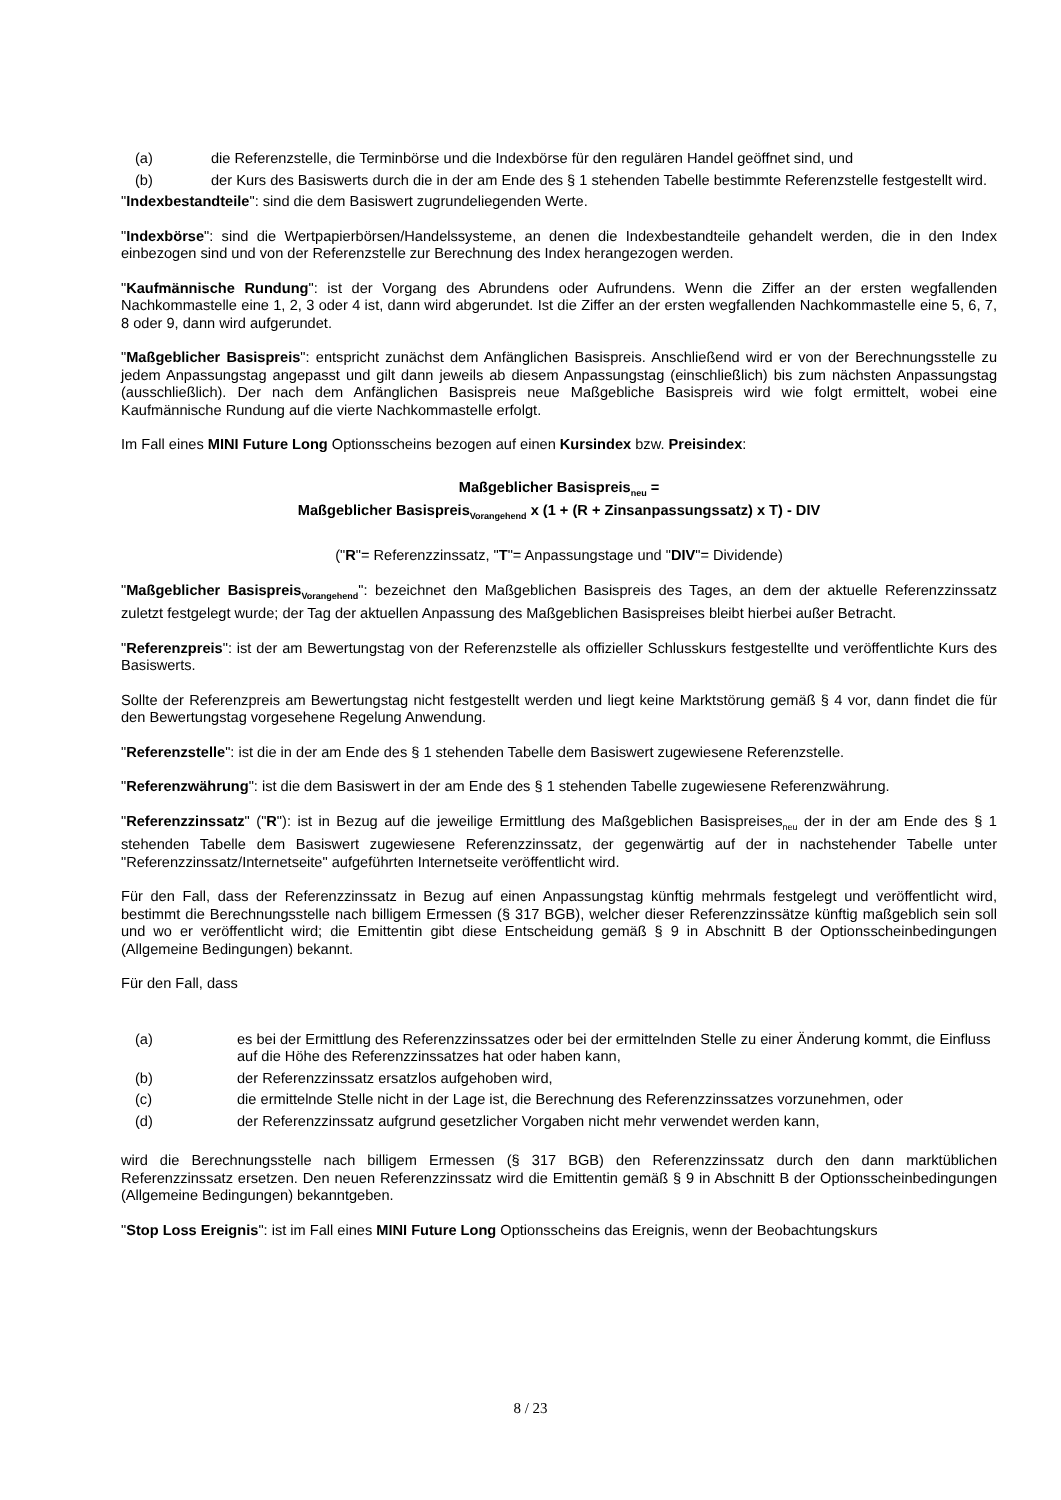(a) die Referenzstelle, die Terminbörse und die Indexbörse für den regulären Handel geöffnet sind, und
(b) der Kurs des Basiswerts durch die in der am Ende des § 1 stehenden Tabelle bestimmte Referenzstelle festgestellt wird.
"Indexbestandteile": sind die dem Basiswert zugrundeliegenden Werte.
"Indexbörse": sind die Wertpapierbörsen/Handelssysteme, an denen die Indexbestandteile gehandelt werden, die in den Index einbezogen sind und von der Referenzstelle zur Berechnung des Index herangezogen werden.
"Kaufmännische Rundung": ist der Vorgang des Abrundens oder Aufrundens. Wenn die Ziffer an der ersten wegfallenden Nachkommastelle eine 1, 2, 3 oder 4 ist, dann wird abgerundet. Ist die Ziffer an der ersten wegfallenden Nachkommastelle eine 5, 6, 7, 8 oder 9, dann wird aufgerundet.
"Maßgeblicher Basispreis": entspricht zunächst dem Anfänglichen Basispreis. Anschließend wird er von der Berechnungsstelle zu jedem Anpassungstag angepasst und gilt dann jeweils ab diesem Anpassungstag (einschließlich) bis zum nächsten Anpassungstag (ausschließlich). Der nach dem Anfänglichen Basispreis neue Maßgebliche Basispreis wird wie folgt ermittelt, wobei eine Kaufmännische Rundung auf die vierte Nachkommastelle erfolgt.
Im Fall eines MINI Future Long Optionsscheins bezogen auf einen Kursindex bzw. Preisindex:
Maßgeblicher Basispreis<sub>neu</sub> =
Maßgeblicher Basispreis<sub>Vorangehend</sub> x (1 + (R + Zinsanpassungssatz) x T) - DIV
("R"= Referenzzinssatz, "T"= Anpassungstage und "DIV"= Dividende)
"Maßgeblicher Basispreis<sub>Vorangehend</sub>": bezeichnet den Maßgeblichen Basispreis des Tages, an dem der aktuelle Referenzzinssatz zuletzt festgelegt wurde; der Tag der aktuellen Anpassung des Maßgeblichen Basispreises bleibt hierbei außer Betracht.
"Referenzpreis": ist der am Bewertungstag von der Referenzstelle als offizieller Schlusskurs festgestellte und veröffentlichte Kurs des Basiswerts.
Sollte der Referenzpreis am Bewertungstag nicht festgestellt werden und liegt keine Marktstörung gemäß § 4 vor, dann findet die für den Bewertungstag vorgesehene Regelung Anwendung.
"Referenzstelle": ist die in der am Ende des § 1 stehenden Tabelle dem Basiswert zugewiesene Referenzstelle.
"Referenzwährung": ist die dem Basiswert in der am Ende des § 1 stehenden Tabelle zugewiesene Referenzwährung.
"Referenzzinssatz" ("R"): ist in Bezug auf die jeweilige Ermittlung des Maßgeblichen Basispreises<sub>neu</sub> der in der am Ende des § 1 stehenden Tabelle dem Basiswert zugewiesene Referenzzinssatz, der gegenwärtig auf der in nachstehender Tabelle unter "Referenzzinssatz/Internetseite" aufgeführten Internetseite veröffentlicht wird.
Für den Fall, dass der Referenzzinssatz in Bezug auf einen Anpassungstag künftig mehrmals festgelegt und veröffentlicht wird, bestimmt die Berechnungsstelle nach billigem Ermessen (§ 317 BGB), welcher dieser Referenzzinssätze künftig maßgeblich sein soll und wo er veröffentlicht wird; die Emittentin gibt diese Entscheidung gemäß § 9 in Abschnitt B der Optionsscheinbedingungen (Allgemeine Bedingungen) bekannt.
Für den Fall, dass
(a) es bei der Ermittlung des Referenzzinssatzes oder bei der ermittelnden Stelle zu einer Änderung kommt, die Einfluss auf die Höhe des Referenzzinssatzes hat oder haben kann,
(b) der Referenzzinssatz ersatzlos aufgehoben wird,
(c) die ermittelnde Stelle nicht in der Lage ist, die Berechnung des Referenzzinssatzes vorzunehmen, oder
(d) der Referenzzinssatz aufgrund gesetzlicher Vorgaben nicht mehr verwendet werden kann,
wird die Berechnungsstelle nach billigem Ermessen (§ 317 BGB) den Referenzzinssatz durch den dann marktüblichen Referenzzinssatz ersetzen. Den neuen Referenzzinssatz wird die Emittentin gemäß § 9 in Abschnitt B der Optionsscheinbedingungen (Allgemeine Bedingungen) bekanntgeben.
"Stop Loss Ereignis": ist im Fall eines MINI Future Long Optionsscheins das Ereignis, wenn der Beobachtungskurs
8 / 23